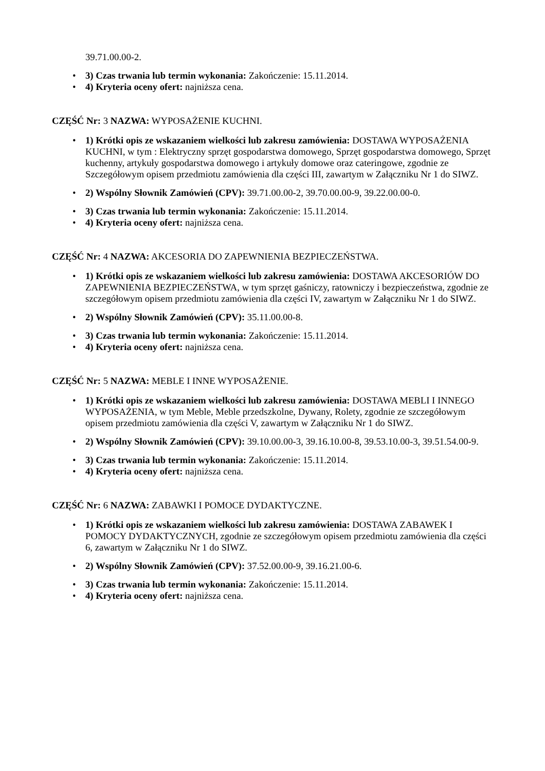39.71.00.00-2.
3) Czas trwania lub termin wykonania: Zakończenie: 15.11.2014.
4) Kryteria oceny ofert: najniższa cena.
CZĘŚĆ Nr: 3 NAZWA: WYPOSAŻENIE KUCHNI.
1) Krótki opis ze wskazaniem wielkości lub zakresu zamówienia: DOSTAWA WYPOSAŻENIA KUCHNI, w tym : Elektryczny sprzęt gospodarstwa domowego, Sprzęt gospodarstwa domowego, Sprzęt kuchenny, artykuły gospodarstwa domowego i artykuły domowe oraz cateringowe, zgodnie ze Szczegółowym opisem przedmiotu zamówienia dla części III, zawartym w Załączniku Nr 1 do SIWZ.
2) Wspólny Słownik Zamówień (CPV): 39.71.00.00-2, 39.70.00.00-9, 39.22.00.00-0.
3) Czas trwania lub termin wykonania: Zakończenie: 15.11.2014.
4) Kryteria oceny ofert: najniższa cena.
CZĘŚĆ Nr: 4 NAZWA: AKCESORIA DO ZAPEWNIENIA BEZPIECZEŃSTWA.
1) Krótki opis ze wskazaniem wielkości lub zakresu zamówienia: DOSTAWA AKCESORIÓW DO ZAPEWNIENIA BEZPIECZEŃSTWA, w tym sprzęt gaśniczy, ratowniczy i bezpieczeństwa, zgodnie ze szczegółowym opisem przedmiotu zamówienia dla części IV, zawartym w Załączniku Nr 1 do SIWZ.
2) Wspólny Słownik Zamówień (CPV): 35.11.00.00-8.
3) Czas trwania lub termin wykonania: Zakończenie: 15.11.2014.
4) Kryteria oceny ofert: najniższa cena.
CZĘŚĆ Nr: 5 NAZWA: MEBLE I INNE WYPOSAŻENIE.
1) Krótki opis ze wskazaniem wielkości lub zakresu zamówienia: DOSTAWA MEBLI I INNEGO WYPOSAŻENIA, w tym Meble, Meble przedszkolne, Dywany, Rolety, zgodnie ze szczegółowym opisem przedmiotu zamówienia dla części V, zawartym w Załączniku Nr 1 do SIWZ.
2) Wspólny Słownik Zamówień (CPV): 39.10.00.00-3, 39.16.10.00-8, 39.53.10.00-3, 39.51.54.00-9.
3) Czas trwania lub termin wykonania: Zakończenie: 15.11.2014.
4) Kryteria oceny ofert: najniższa cena.
CZĘŚĆ Nr: 6 NAZWA: ZABAWKI I POMOCE DYDAKTYCZNE.
1) Krótki opis ze wskazaniem wielkości lub zakresu zamówienia: DOSTAWA ZABAWEK I POMOCY DYDAKTYCZNYCH, zgodnie ze szczegółowym opisem przedmiotu zamówienia dla części 6, zawartym w Załączniku Nr 1 do SIWZ.
2) Wspólny Słownik Zamówień (CPV): 37.52.00.00-9, 39.16.21.00-6.
3) Czas trwania lub termin wykonania: Zakończenie: 15.11.2014.
4) Kryteria oceny ofert: najniższa cena.